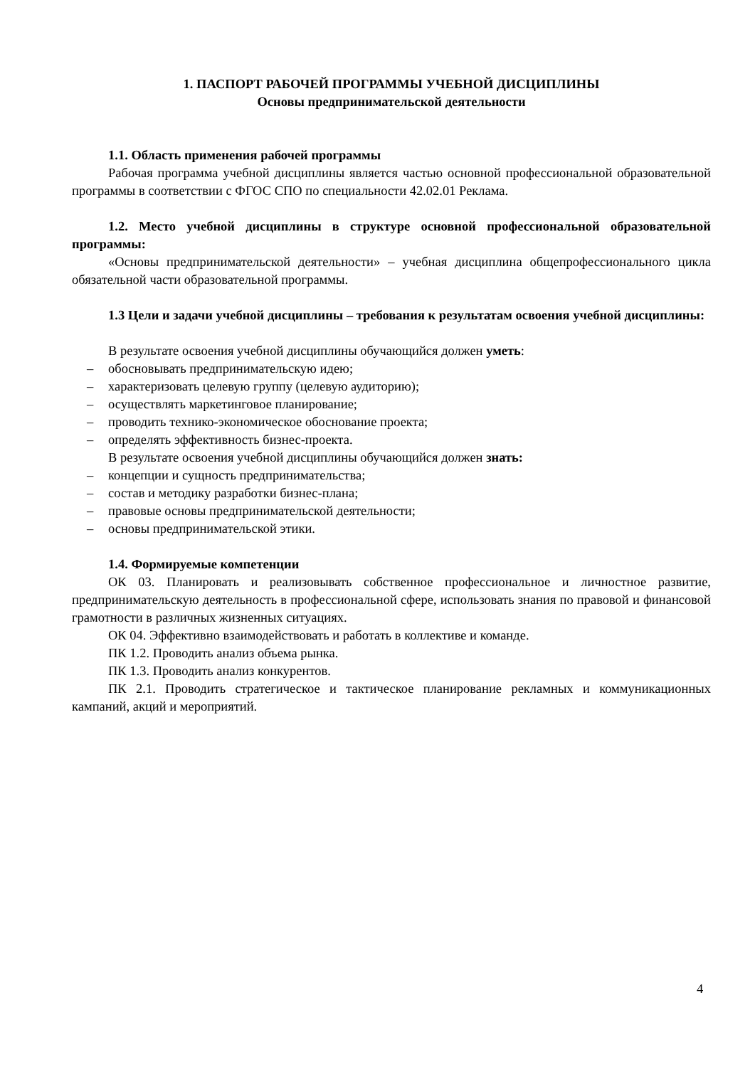1. ПАСПОРТ РАБОЧЕЙ ПРОГРАММЫ УЧЕБНОЙ ДИСЦИПЛИНЫ
Основы предпринимательской деятельности
1.1. Область применения рабочей программы
Рабочая программа учебной дисциплины является частью основной профессиональной образовательной программы в соответствии с ФГОС СПО по специальности 42.02.01 Реклама.
1.2. Место учебной дисциплины в структуре основной профессиональной образовательной программы:
«Основы предпринимательской деятельности» – учебная дисциплина общепрофессионального цикла обязательной части образовательной программы.
1.3 Цели и задачи учебной дисциплины – требования к результатам освоения учебной дисциплины:
В результате освоения учебной дисциплины обучающийся должен уметь:
– обосновывать предпринимательскую идею;
– характеризовать целевую группу (целевую аудиторию);
– осуществлять маркетинговое планирование;
– проводить технико-экономическое обоснование проекта;
– определять эффективность бизнес-проекта.
В результате освоения учебной дисциплины обучающийся должен знать:
– концепции и сущность предпринимательства;
– состав и методику разработки бизнес-плана;
– правовые основы предпринимательской деятельности;
– основы предпринимательской этики.
1.4. Формируемые компетенции
ОК 03. Планировать и реализовывать собственное профессиональное и личностное развитие, предпринимательскую деятельность в профессиональной сфере, использовать знания по правовой и финансовой грамотности в различных жизненных ситуациях.
ОК 04. Эффективно взаимодействовать и работать в коллективе и команде.
ПК 1.2. Проводить анализ объема рынка.
ПК 1.3. Проводить анализ конкурентов.
ПК 2.1. Проводить стратегическое и тактическое планирование рекламных и коммуникационных кампаний, акций и мероприятий.
4